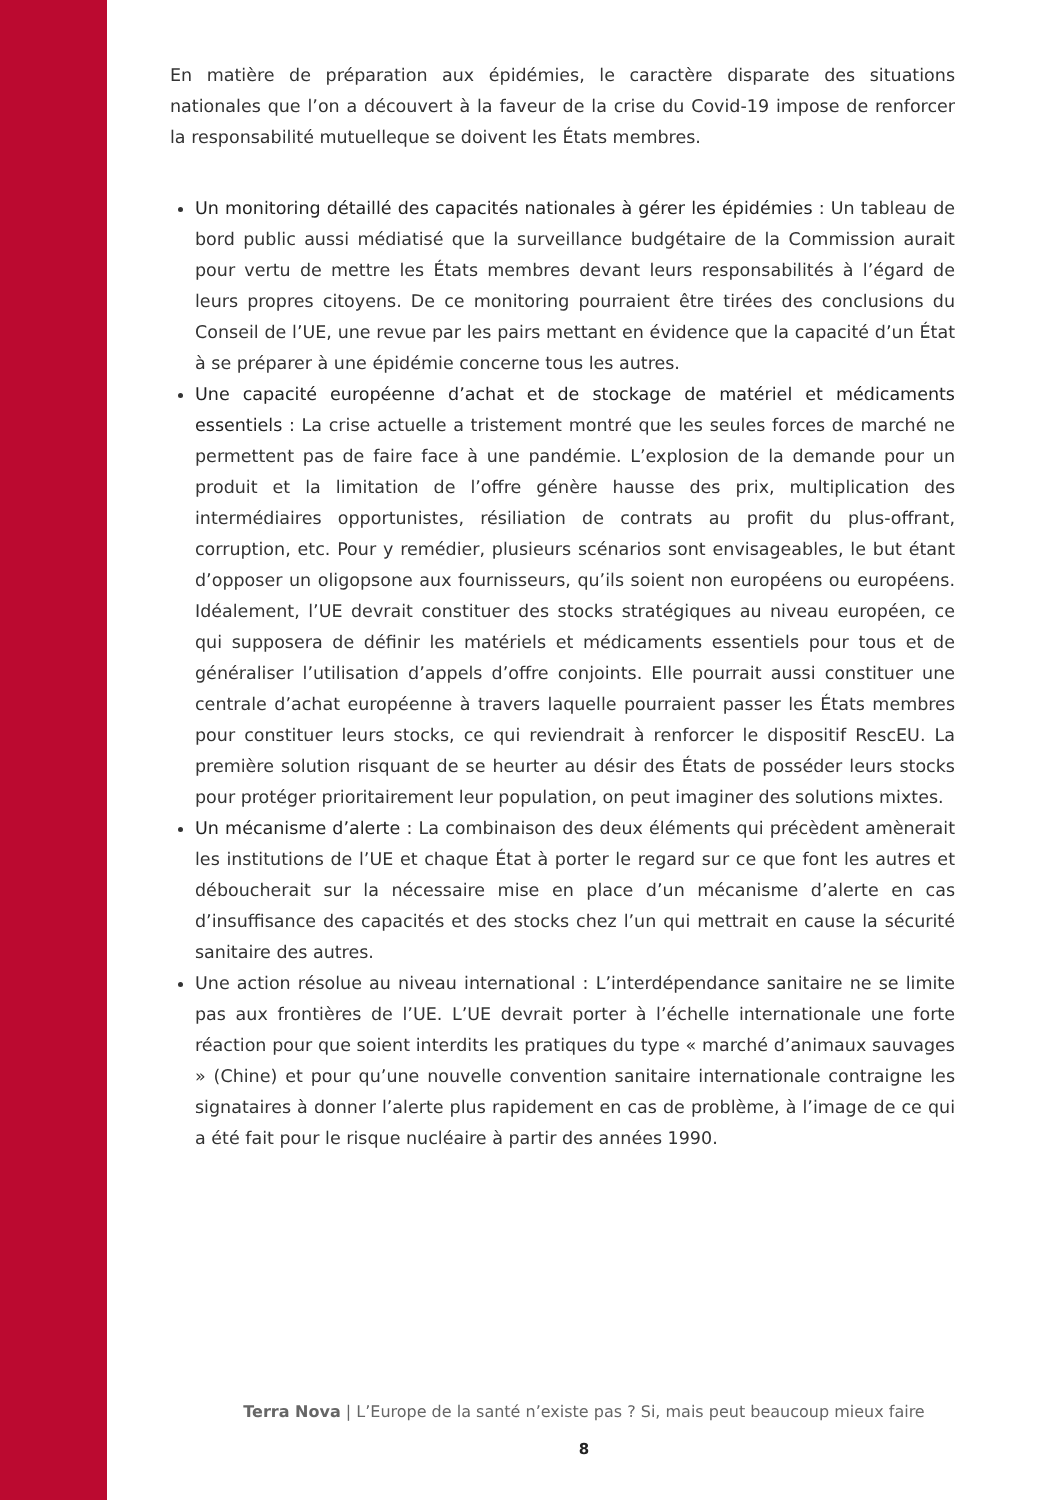En matière de préparation aux épidémies, le caractère disparate des situations nationales que l’on a découvert à la faveur de la crise du Covid-19 impose de renforcer la responsabilité mutuelleque se doivent les États membres.
Un monitoring détaillé des capacités nationales à gérer les épidémies : Un tableau de bord public aussi médiatisé que la surveillance budgétaire de la Commission aurait pour vertu de mettre les États membres devant leurs responsabilités à l’égard de leurs propres citoyens. De ce monitoring pourraient être tirées des conclusions du Conseil de l’UE, une revue par les pairs mettant en évidence que la capacité d’un État à se préparer à une épidémie concerne tous les autres.
Une capacité européenne d’achat et de stockage de matériel et médicaments essentiels : La crise actuelle a tristement montré que les seules forces de marché ne permettent pas de faire face à une pandémie. L’explosion de la demande pour un produit et la limitation de l’offre génère hausse des prix, multiplication des intermédiaires opportunistes, résiliation de contrats au profit du plus-offrant, corruption, etc. Pour y remédier, plusieurs scénarios sont envisageables, le but étant d’opposer un oligopsone aux fournisseurs, qu’ils soient non européens ou européens. Idéalement, l’UE devrait constituer des stocks stratégiques au niveau européen, ce qui supposera de définir les matériels et médicaments essentiels pour tous et de généraliser l’utilisation d’appels d’offre conjoints. Elle pourrait aussi constituer une centrale d’achat européenne à travers laquelle pourraient passer les États membres pour constituer leurs stocks, ce qui reviendrait à renforcer le dispositif RescEU. La première solution risquant de se heurter au désir des États de posséder leurs stocks pour protéger prioritairement leur population, on peut imaginer des solutions mixtes.
Un mécanisme d’alerte : La combinaison des deux éléments qui précèdent amènerait les institutions de l’UE et chaque État à porter le regard sur ce que font les autres et déboucherait sur la nécessaire mise en place d’un mécanisme d’alerte en cas d’insuffisance des capacités et des stocks chez l’un qui mettrait en cause la sécurité sanitaire des autres.
Une action résolue au niveau international : L’interdépendance sanitaire ne se limite pas aux frontières de l’UE. L’UE devrait porter à l’échelle internationale une forte réaction pour que soient interdits les pratiques du type « marché d’animaux sauvages » (Chine) et pour qu’une nouvelle convention sanitaire internationale contraigne les signataires à donner l’alerte plus rapidement en cas de problème, à l’image de ce qui a été fait pour le risque nucléaire à partir des années 1990.
Terra Nova | L’Europe de la santé n’existe pas ? Si, mais peut beaucoup mieux faire
8